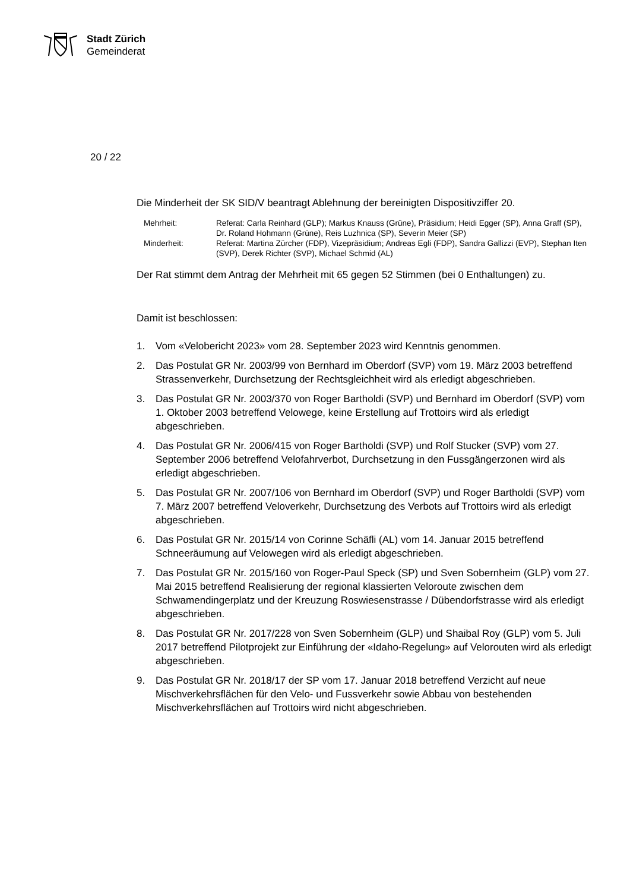Stadt Zürich
Gemeinderat
20 / 22
Die Minderheit der SK SID/V beantragt Ablehnung der bereinigten Dispositivziffer 20.
| Mehrheit: | Referat: Carla Reinhard (GLP); Markus Knauss (Grüne), Präsidium; Heidi Egger (SP), Anna Graff (SP), Dr. Roland Hohmann (Grüne), Reis Luzhnica (SP), Severin Meier (SP) |
| Minderheit: | Referat: Martina Zürcher (FDP), Vizepräsidium; Andreas Egli (FDP), Sandra Gallizzi (EVP), Stephan Iten (SVP), Derek Richter (SVP), Michael Schmid (AL) |
Der Rat stimmt dem Antrag der Mehrheit mit 65 gegen 52 Stimmen (bei 0 Enthaltungen) zu.
Damit ist beschlossen:
1. Vom «Velobericht 2023» vom 28. September 2023 wird Kenntnis genommen.
2. Das Postulat GR Nr. 2003/99 von Bernhard im Oberdorf (SVP) vom 19. März 2003 betreffend Strassenverkehr, Durchsetzung der Rechtsgleichheit wird als erledigt abgeschrieben.
3. Das Postulat GR Nr. 2003/370 von Roger Bartholdi (SVP) und Bernhard im Oberdorf (SVP) vom 1. Oktober 2003 betreffend Velowege, keine Erstellung auf Trottoirs wird als erledigt abgeschrieben.
4. Das Postulat GR Nr. 2006/415 von Roger Bartholdi (SVP) und Rolf Stucker (SVP) vom 27. September 2006 betreffend Velofahrverbot, Durchsetzung in den Fussgän­gerzonen wird als erledigt abgeschrieben.
5. Das Postulat GR Nr. 2007/106 von Bernhard im Oberdorf (SVP) und Roger Bartholdi (SVP) vom 7. März 2007 betreffend Veloverkehr, Durchsetzung des Verbots auf Trottoirs wird als erledigt abgeschrieben.
6. Das Postulat GR Nr. 2015/14 von Corinne Schäfli (AL) vom 14. Januar 2015 betref­fend Schneeräumung auf Velowegen wird als erledigt abgeschrieben.
7. Das Postulat GR Nr. 2015/160 von Roger-Paul Speck (SP) und Sven Sobernheim (GLP) vom 27. Mai 2015 betreffend Realisierung der regional klassierten Veloroute zwischen dem Schwamendingerplatz und der Kreuzung Roswiesenstrasse / Düben­dorfstrasse wird als erledigt abgeschrieben.
8. Das Postulat GR Nr. 2017/228 von Sven Sobernheim (GLP) und Shaibal Roy (GLP) vom 5. Juli 2017 betreffend Pilotprojekt zur Einführung der «Idaho-Regelung» auf Velorouten wird als erledigt abgeschrieben.
9. Das Postulat GR Nr. 2018/17 der SP vom 17. Januar 2018 betreffend Verzicht auf neue Mischverkehrsflächen für den Velo- und Fussverkehr sowie Abbau von beste­henden Mischverkehrsflächen auf Trottoirs wird nicht abgeschrieben.